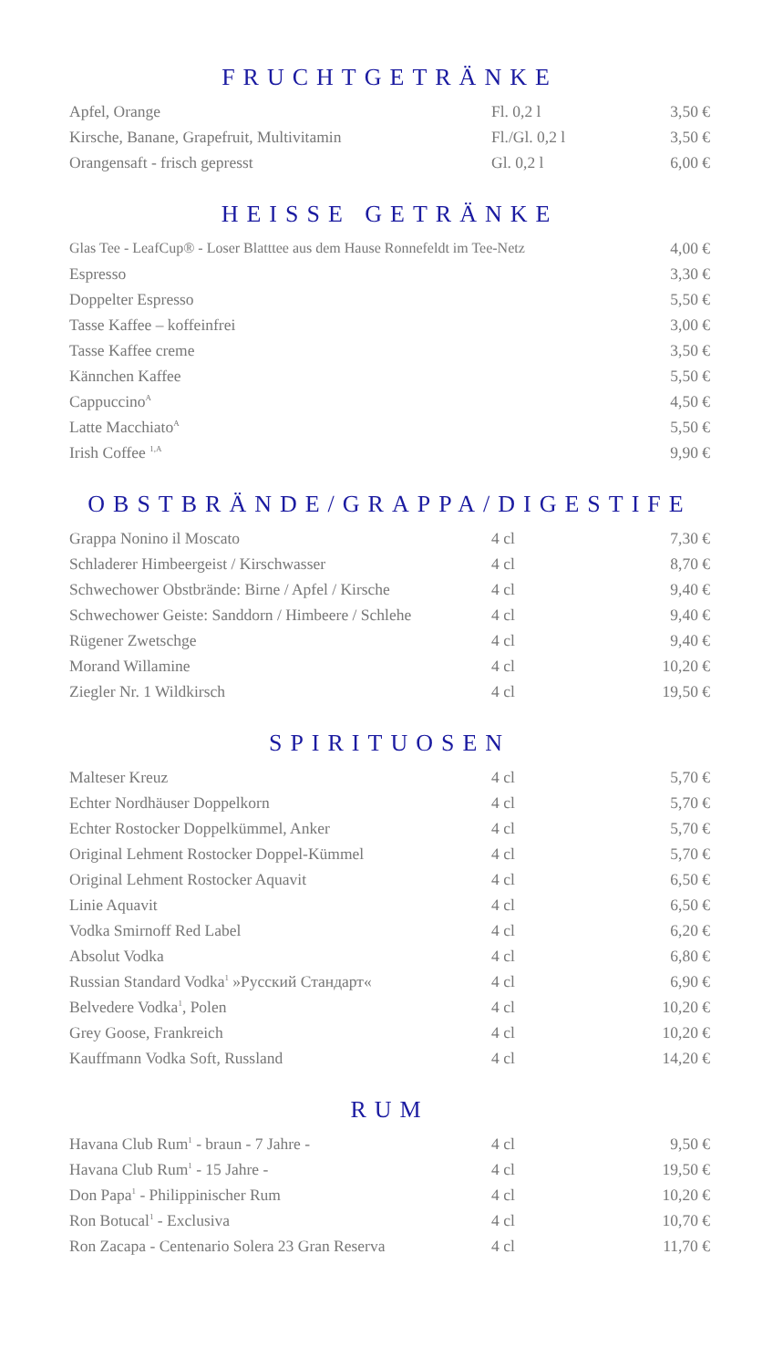FRUCHTGETRÄNKE
| Apfel, Orange | Fl. 0,2 l | 3,50 € |
| Kirsche, Banane, Grapefruit, Multivitamin | Fl./Gl. 0,2 l | 3,50 € |
| Orangensaft - frisch gepresst | Gl. 0,2 l | 6,00 € |
HEISSE GETRÄNKE
| Glas Tee - LeafCup® - Loser Blatttee aus dem Hause Ronnefeldt im Tee-Netz | 4,00 € |
| Espresso | 3,30 € |
| Doppelter Espresso | 5,50 € |
| Tasse Kaffee – koffeinfrei | 3,00 € |
| Tasse Kaffee creme | 3,50 € |
| Kännchen Kaffee | 5,50 € |
| Cappuccino<sup>A</sup> | 4,50 € |
| Latte Macchiato<sup>A</sup> | 5,50 € |
| Irish Coffee <sup>1,A</sup> | 9,90 € |
OBSTBRÄNDE/GRAPPA/DIGESTIFE
| Grappa Nonino il Moscato | 4 cl | 7,30 € |
| Schladerer Himbeergeist / Kirschwasser | 4 cl | 8,70 € |
| Schwechower Obstbrände: Birne / Apfel / Kirsche | 4 cl | 9,40 € |
| Schwechower Geiste: Sanddorn / Himbeere / Schlehe | 4 cl | 9,40 € |
| Rügener Zwetschge | 4 cl | 9,40 € |
| Morand Willamine | 4 cl | 10,20 € |
| Ziegler Nr. 1 Wildkirsch | 4 cl | 19,50 € |
SPIRITUOSEN
| Malteser Kreuz | 4 cl | 5,70 € |
| Echter Nordhäuser Doppelkorn | 4 cl | 5,70 € |
| Echter Rostocker Doppelkümmel, Anker | 4 cl | 5,70 € |
| Original Lehment Rostocker Doppel-Kümmel | 4 cl | 5,70 € |
| Original Lehment Rostocker Aquavit | 4 cl | 6,50 € |
| Linie Aquavit | 4 cl | 6,50 € |
| Vodka Smirnoff Red Label | 4 cl | 6,20 € |
| Absolut Vodka | 4 cl | 6,80 € |
| Russian Standard Vodka<sup>1</sup> »Русский Стандарт« | 4 cl | 6,90 € |
| Belvedere Vodka<sup>1</sup>, Polen | 4 cl | 10,20 € |
| Grey Goose, Frankreich | 4 cl | 10,20 € |
| Kauffmann Vodka Soft, Russland | 4 cl | 14,20 € |
RUM
| Havana Club Rum<sup>1</sup> - braun - 7 Jahre - | 4 cl | 9,50 € |
| Havana Club Rum<sup>1</sup> - 15 Jahre - | 4 cl | 19,50 € |
| Don Papa<sup>1</sup> - Philippinischer Rum | 4 cl | 10,20 € |
| Ron Botucal<sup>1</sup> - Exclusiva | 4 cl | 10,70 € |
| Ron Zacapa - Centenario Solera 23 Gran Reserva | 4 cl | 11,70 € |